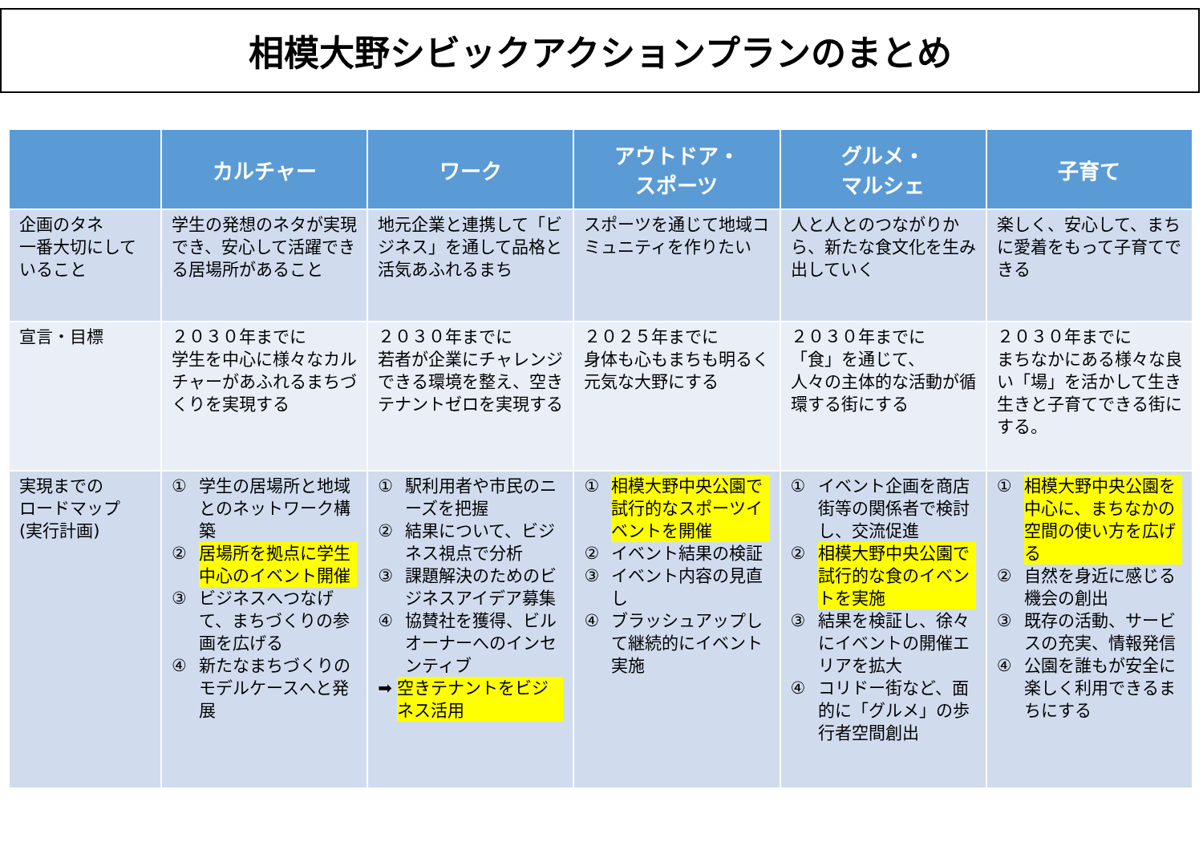相模大野シビックアクションプランのまとめ
| | カルチャー | ワーク | アウトドア・ スポーツ | グルメ・ マルシェ | 子育て |
| --- | --- | --- | --- | --- | --- |
| 企画のタネ 一番大切にしていること | 学生の発想のネタが実現でき、安心して活躍できる居場所があること | 地元企業と連携して「ビジネス」を通して品格と活気あふれるまち | スポーツを通じて地域コミュニティを作りたい | 人と人とのつながりから、新たな食文化を生み出していく | 楽しく、安心して、まちに愛着をもって子育てできる |
| 宣言・目標 | ２０３０年までに 学生を中心に様々なカルチャーがあふれるまちづくりを実現する | ２０３０年までに 若者が企業にチャレンジできる環境を整え、空きテナントゼロを実現する | ２０２５年までに 身体も心もまちも明るく元気な大野にする | ２０３０年までに 「食」を通じて、 人々の主体的な活動が循環する街にする | ２０３０年までに まちなかにある様々な良い「場」を活かして生き生きと子育てできる街にする。 |
| 実現までの ロードマップ (実行計画) | ① 学生の居場所と地域とのネットワーク構築 ② 居場所を拠点に学生中心のイベント開催 ③ ビジネスへつなげて、まちづくりの参画を広げる ④ 新たなまちづくりのモデルケースへと発展 | ① 駅利用者や市民のニーズを把握 ② 結果について、ビジネス視点で分析 ③ 課題解決のためのビジネスアイデア募集 ④ 協賛社を獲得、ビルオーナーへのインセンティブ ➡ 空きテナントをビジネス活用 | ① 相模大野中央公園で試行的なスポーツイベントを開催 ② イベント結果の検証 ③ イベント内容の見直し ④ ブラッシュアップして継続的にイベント実施 | ① イベント企画を商店街等の関係者で検討し、交流促進 ② 相模大野中央公園で試行的な食のイベントを実施 ③ 結果を検証し、徐々にイベントの開催エリアを拡大 ④ コリドー街など、面的に「グルメ」の歩行者空間創出 | ① 相模大野中央公園を中心に、まちなかの空間の使い方を広げる ② 自然を身近に感じる機会の創出 ③ 既存の活動、サービスの充実、情報発信 ④ 公園を誰もが安全に楽しく利用できるまちにする |